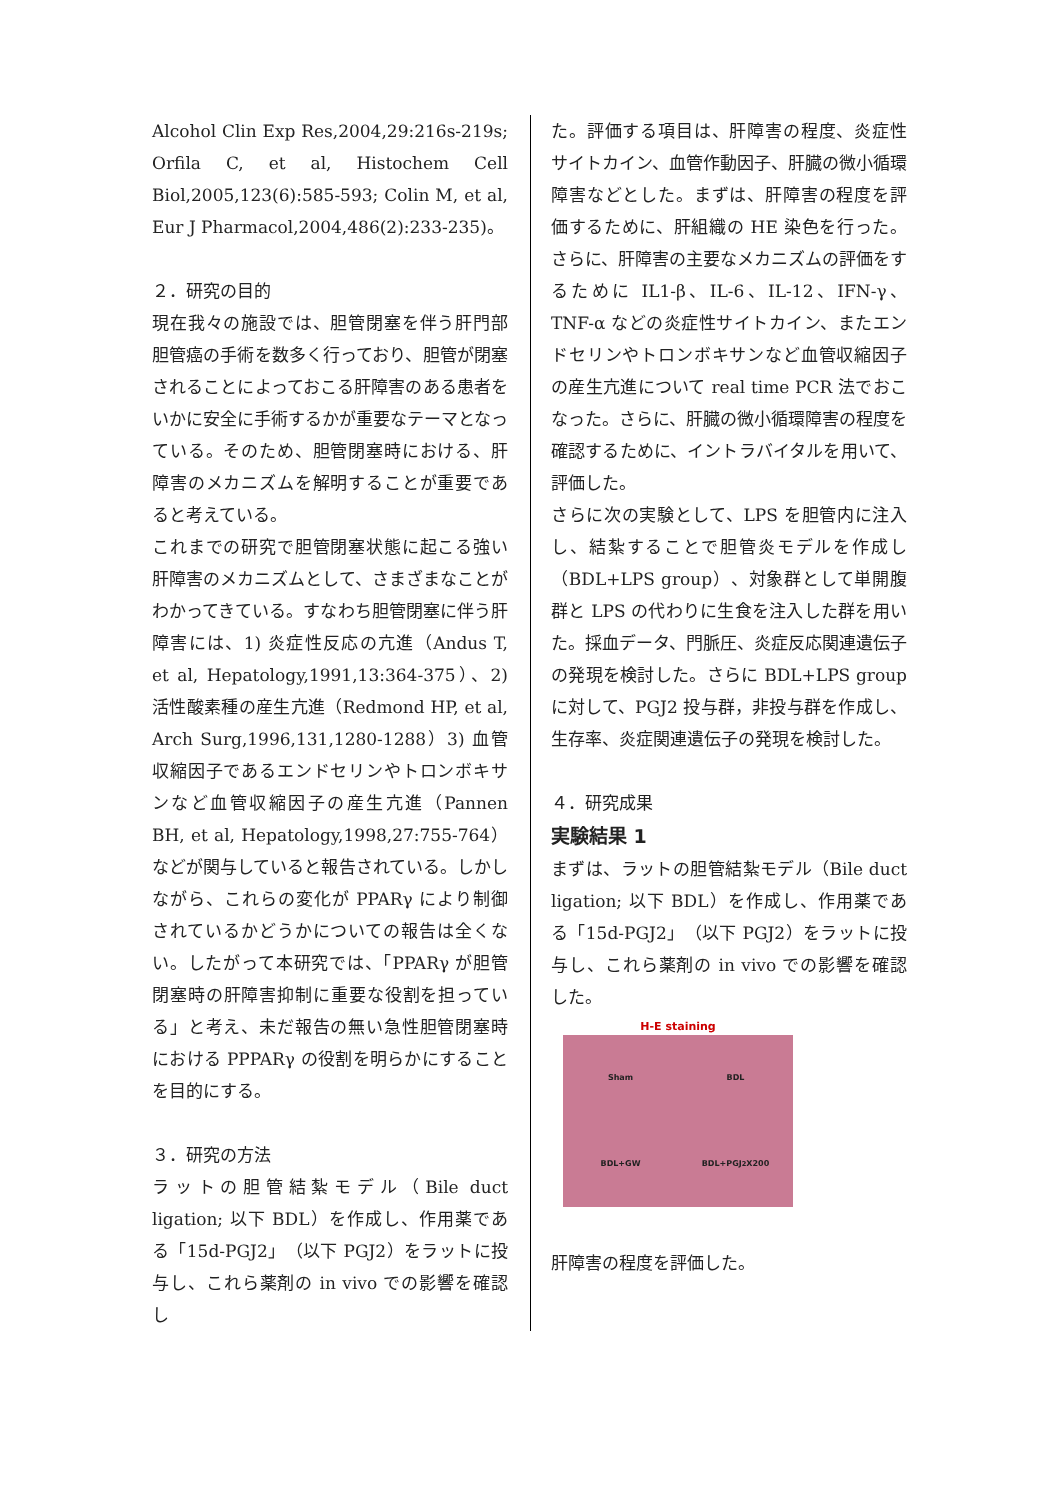Alcohol Clin Exp Res,2004,29:216s-219s; Orfila C, et al, Histochem Cell Biol,2005,123(6):585-593; Colin M, et al, Eur J Pharmacol,2004,486(2):233-235)。
２．研究の目的
現在我々の施設では、胆管閉塞を伴う肝門部胆管癌の手術を数多く行っており、胆管が閉塞されることによっておこる肝障害のある患者をいかに安全に手術するかが重要なテーマとなっている。そのため、胆管閉塞時における、肝障害のメカニズムを解明することが重要であると考えている。
これまでの研究で胆管閉塞状態に起こる強い肝障害のメカニズムとして、さまざまなことがわかってきている。すなわち胆管閉塞に伴う肝障害には、1) 炎症性反応の亢進（Andus T, et al, Hepatology,1991,13:364-375）、2) 活性酸素種の産生亢進（Redmond HP, et al, Arch Surg,1996,131,1280-1288）3) 血管収縮因子であるエンドセリンやトロンボキサンなど血管収縮因子の産生亢進（Pannen BH, et al, Hepatology,1998,27:755-764）などが関与していると報告されている。しかしながら、これらの変化が PPARγ により制御されているかどうかについての報告は全くない。したがって本研究では、「PPARγ が胆管閉塞時の肝障害抑制に重要な役割を担っている」と考え、未だ報告の無い急性胆管閉塞時における PPPARγ の役割を明らかにすることを目的にする。
３．研究の方法
ラットの胆管結紮モデル（Bile duct ligation; 以下 BDL）を作成し、作用薬である「15d-PGJ2」（以下 PGJ2）をラットに投与し、これら薬剤の in vivo での影響を確認し
た。評価する項目は、肝障害の程度、炎症性サイトカイン、血管作動因子、肝臓の微小循環障害などとした。まずは、肝障害の程度を評価するために、肝組織の HE 染色を行った。さらに、肝障害の主要なメカニズムの評価をするために IL1-β、IL-6、IL-12、IFN-γ、TNF-α などの炎症性サイトカイン、またエンドセリンやトロンボキサンなど血管収縮因子の産生亢進について real time PCR 法でおこなった。さらに、肝臓の微小循環障害の程度を確認するために、イントラバイタルを用いて、評価した。
さらに次の実験として、LPS を胆管内に注入し、結紮することで胆管炎モデルを作成し（BDL+LPS group）、対象群として単開腹群と LPS の代わりに生食を注入した群を用いた。採血データ、門脈圧、炎症反応関連遺伝子の発現を検討した。さらに BDL+LPS group に対して、PGJ2 投与群，非投与群を作成し、生存率、炎症関連遺伝子の発現を検討した。
４．研究成果
実験結果 1
まずは、ラットの胆管結紮モデル（Bile duct ligation; 以下 BDL）を作成し、作用薬である「15d-PGJ2」（以下 PGJ2）をラットに投与し、これら薬剤の in vivo での影響を確認した。
H-E staining
Sham
BDL
BDL+GW
BDL+PGJ<sub>2</sub> X200
肝障害の程度を評価した。